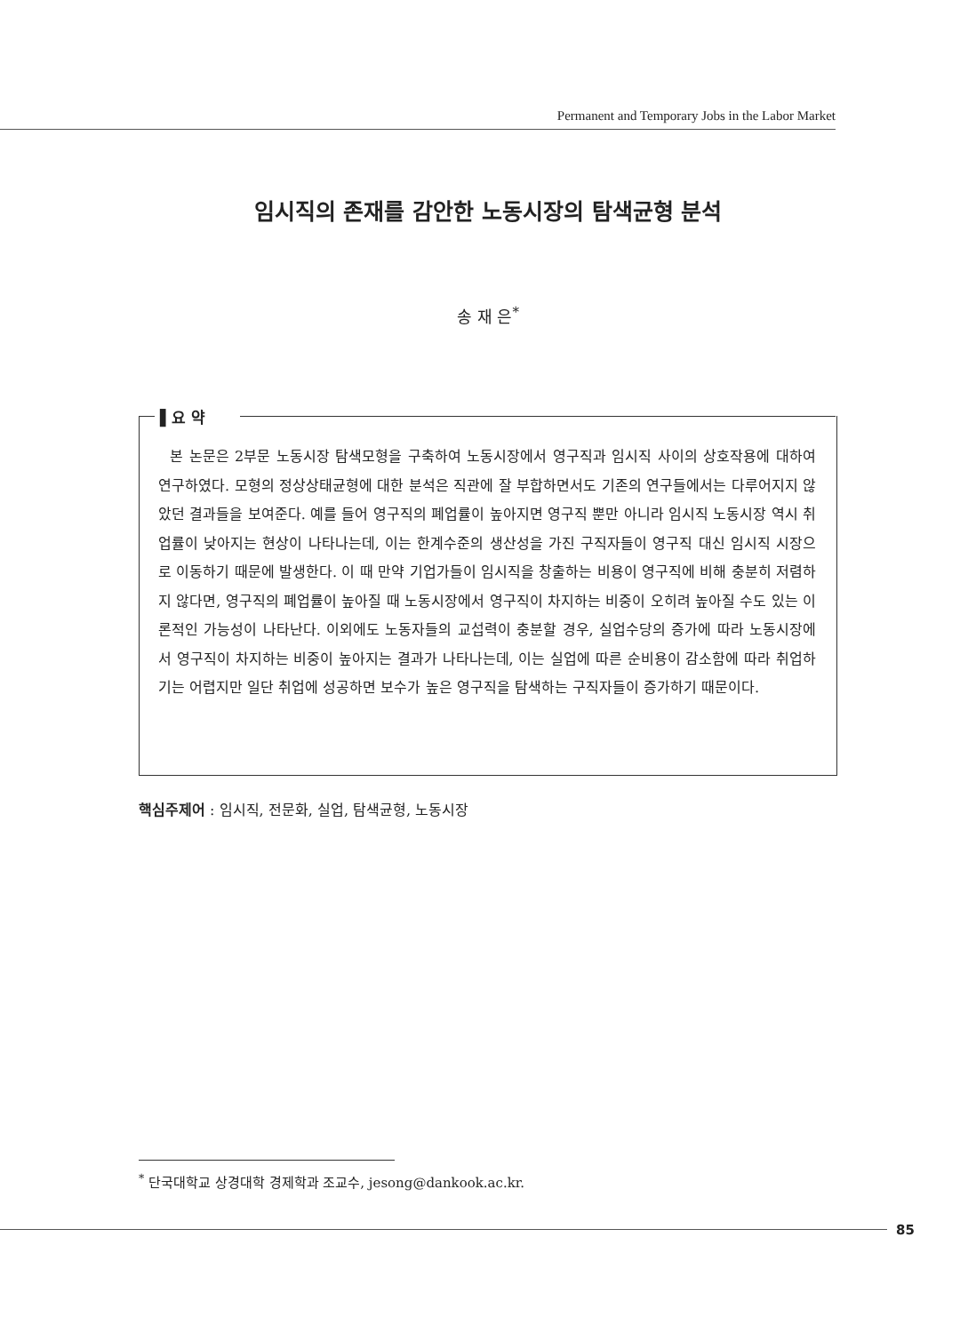Permanent and Temporary Jobs in the Labor Market
임시직의 존재를 감안한 노동시장의 탐색균형 분석
송 재 은<sup>*</sup>
▌요 약
본 논문은 2부문 노동시장 탐색모형을 구축하여 노동시장에서 영구직과 임시직 사이의 상호작용에 대하여 연구하였다. 모형의 정상상태균형에 대한 분석은 직관에 잘 부합하면서도 기존의 연구들에서는 다루어지지 않았던 결과들을 보여준다. 예를 들어 영구직의 폐업률이 높아지면 영구직 뿐만 아니라 임시직 노동시장 역시 취업률이 낮아지는 현상이 나타나는데, 이는 한계수준의 생산성을 가진 구직자들이 영구직 대신 임시직 시장으로 이동하기 때문에 발생한다. 이 때 만약 기업가들이 임시직을 창출하는 비용이 영구직에 비해 충분히 저렴하지 않다면, 영구직의 폐업률이 높아질 때 노동시장에서 영구직이 차지하는 비중이 오히려 높아질 수도 있는 이론적인 가능성이 나타난다. 이외에도 노동자들의 교섭력이 충분할 경우, 실업수당의 증가에 따라 노동시장에서 영구직이 차지하는 비중이 높아지는 결과가 나타나는데, 이는 실업에 따른 순비용이 감소함에 따라 취업하기는 어렵지만 일단 취업에 성공하면 보수가 높은 영구직을 탐색하는 구직자들이 증가하기 때문이다.
핵심주제어 : 임시직, 전문화, 실업, 탐색균형, 노동시장
<sup>*</sup> 단국대학교 상경대학 경제학과 조교수, jesong@dankook.ac.kr.
85